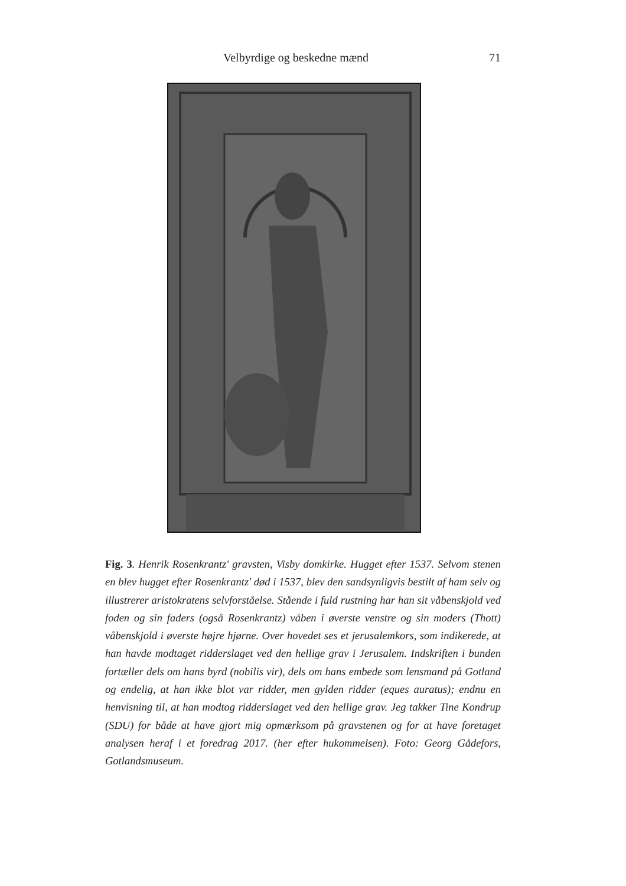Velbyrdige og beskedne mænd 71
Fig. 3. Henrik Rosenkrantz' gravsten, Visby domkirke. Hugget efter 1537. Selvom stenen en blev hugget efter Rosenkrantz' død i 1537, blev den sandsynligvis bestilt af ham selv og illustrerer aristokratens selvforståelse. Stående i fuld rustning har han sit våbenskjold ved foden og sin faders (også Rosenkrantz) våben i øverste venstre og sin moders (Thott) våbenskjold i øverste højre hjørne. Over hovedet ses et jerusalemkors, som indikerede, at han havde modtaget ridderslaget ved den hellige grav i Jerusalem. Indskriften i bunden fortæller dels om hans byrd (nobilis vir), dels om hans embede som lensmand på Gotland og endelig, at han ikke blot var ridder, men gylden ridder (eques auratus); endnu en henvisning til, at han modtog ridderslaget ved den hellige grav. Jeg takker Tine Kondrup (SDU) for både at have gjort mig opmærksom på gravstenen og for at have foretaget analysen heraf i et foredrag 2017. (her efter hukommelsen). Foto: Georg Gådefors, Gotlandsmuseum.